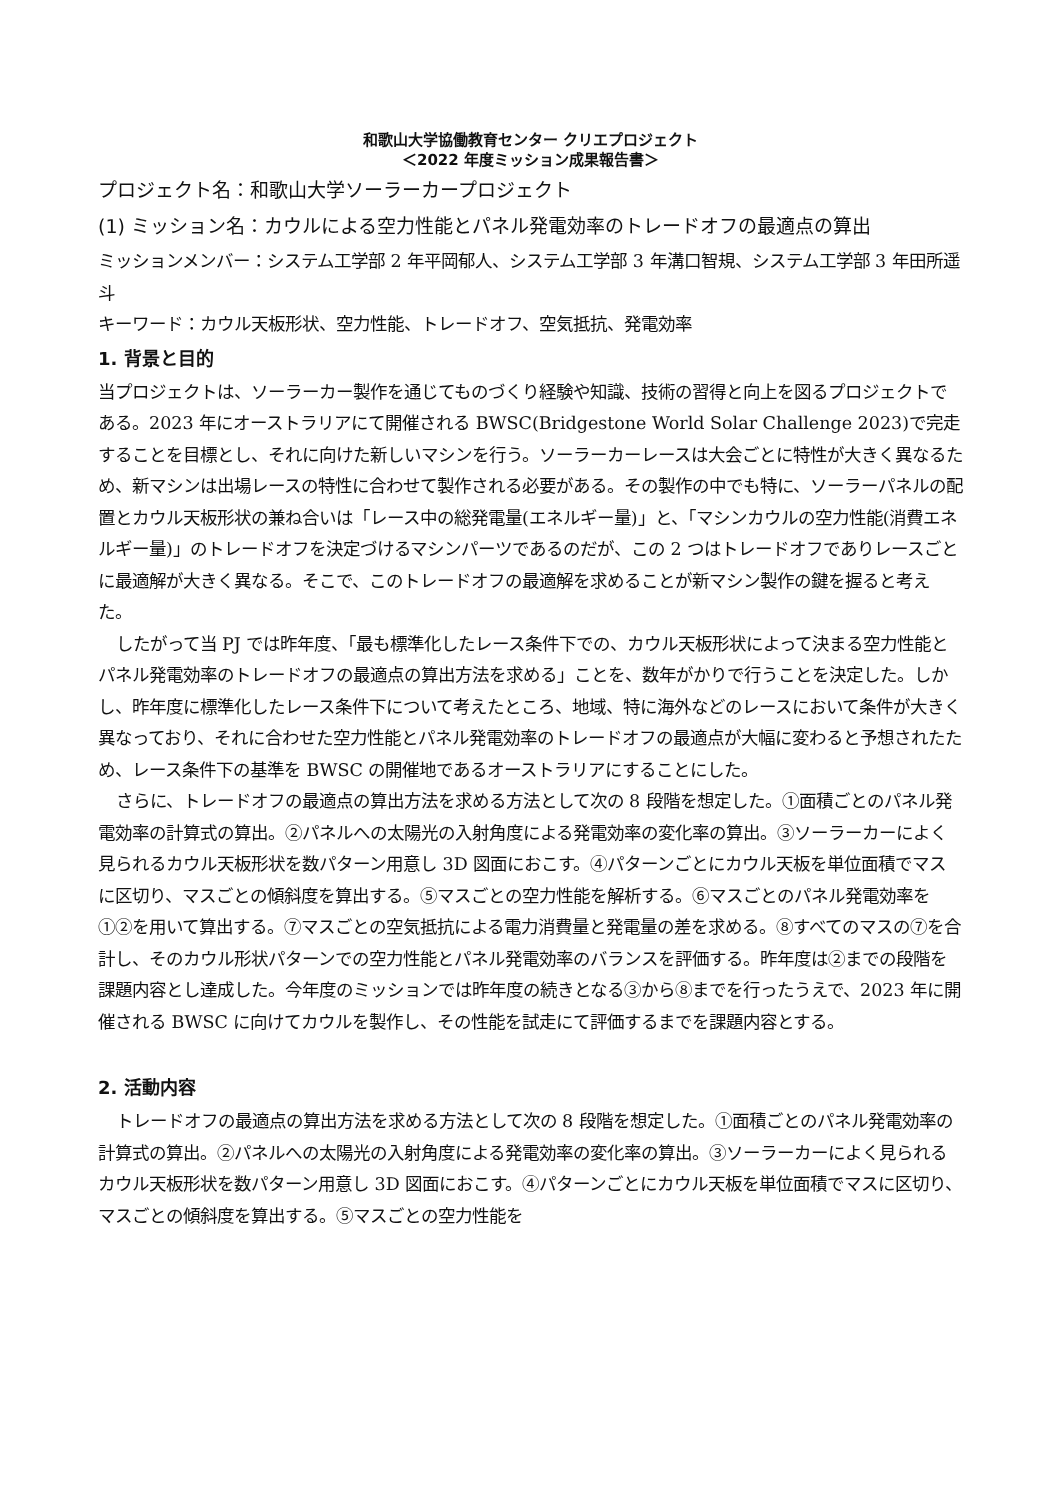和歌山大学協働教育センター クリエプロジェクト
＜2022 年度ミッション成果報告書＞
プロジェクト名：和歌山大学ソーラーカープロジェクト
(1) ミッション名：カウルによる空力性能とパネル発電効率のトレードオフの最適点の算出
ミッションメンバー：システム工学部 2 年平岡郁人、システム工学部 3 年溝口智規、システム工学部 3 年田所遥斗
キーワード：カウル天板形状、空力性能、トレードオフ、空気抵抗、発電効率
1. 背景と目的
当プロジェクトは、ソーラーカー製作を通じてものづくり経験や知識、技術の習得と向上を図るプロジェクトである。2023 年にオーストラリアにて開催される BWSC(Bridgestone World Solar Challenge 2023)で完走することを目標とし、それに向けた新しいマシンを行う。ソーラーカーレースは大会ごとに特性が大きく異なるため、新マシンは出場レースの特性に合わせて製作される必要がある。その製作の中でも特に、ソーラーパネルの配置とカウル天板形状の兼ね合いは「レース中の総発電量(エネルギー量)」と、「マシンカウルの空力性能(消費エネルギー量)」のトレードオフを決定づけるマシンパーツであるのだが、この 2 つはトレードオフでありレースごとに最適解が大きく異なる。そこで、このトレードオフの最適解を求めることが新マシン製作の鍵を握ると考えた。
したがって当 PJ では昨年度、「最も標準化したレース条件下での、カウル天板形状によって決まる空力性能とパネル発電効率のトレードオフの最適点の算出方法を求める」ことを、数年がかりで行うことを決定した。しかし、昨年度に標準化したレース条件下について考えたところ、地域、特に海外などのレースにおいて条件が大きく異なっており、それに合わせた空力性能とパネル発電効率のトレードオフの最適点が大幅に変わると予想されたため、レース条件下の基準を BWSC の開催地であるオーストラリアにすることにした。
さらに、トレードオフの最適点の算出方法を求める方法として次の 8 段階を想定した。①面積ごとのパネル発電効率の計算式の算出。②パネルへの太陽光の入射角度による発電効率の変化率の算出。③ソーラーカーによく見られるカウル天板形状を数パターン用意し 3D 図面におこす。④パターンごとにカウル天板を単位面積でマスに区切り、マスごとの傾斜度を算出する。⑤マスごとの空力性能を解析する。⑥マスごとのパネル発電効率を①②を用いて算出する。⑦マスごとの空気抵抗による電力消費量と発電量の差を求める。⑧すべてのマスの⑦を合計し、そのカウル形状パターンでの空力性能とパネル発電効率のバランスを評価する。昨年度は②までの段階を課題内容とし達成した。今年度のミッションでは昨年度の続きとなる③から⑧までを行ったうえで、2023 年に開催される BWSC に向けてカウルを製作し、その性能を試走にて評価するまでを課題内容とする。
2. 活動内容
トレードオフの最適点の算出方法を求める方法として次の 8 段階を想定した。①面積ごとのパネル発電効率の計算式の算出。②パネルへの太陽光の入射角度による発電効率の変化率の算出。③ソーラーカーによく見られるカウル天板形状を数パターン用意し 3D 図面におこす。④パターンごとにカウル天板を単位面積でマスに区切り、マスごとの傾斜度を算出する。⑤マスごとの空力性能を